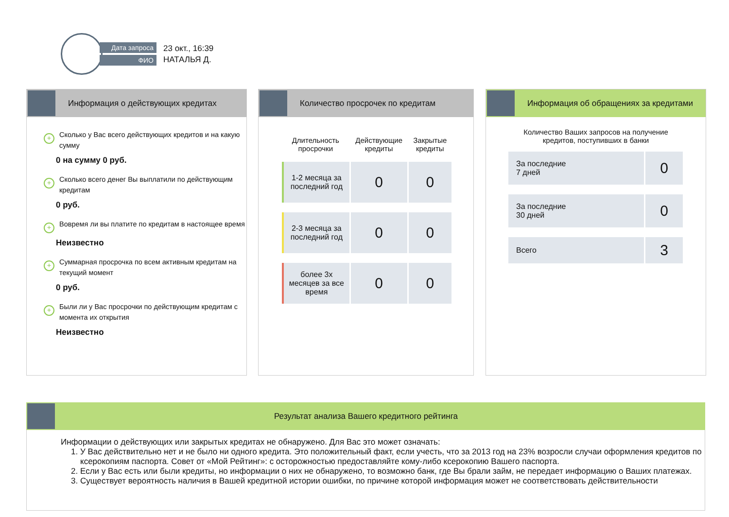Дата запроса
ФИО
23 окт., 16:39
НАТАЛЬЯ Д.
Информация о действующих кредитах
+
Сколько у Вас всего действующих кредитов и на какую сумму
0 на сумму 0 руб.
+
Сколько всего денег Вы выплатили по действующим кредитам
0 руб.
+
Вовремя ли вы платите по кредитам в настоящее время
Неизвестно
+
Суммарная просрочка по всем активным кредитам на текущий момент
0 руб.
+
Были ли у Вас просрочки по действующим кредитам с момента их открытия
Неизвестно
Количество просрочек по кредитам
| Длительность просрочки | Действующие кредиты | Закрытые кредиты |
| --- | --- | --- |
| 1-2 месяца за последний год | 0 | 0 |
| 2-3 месяца за последний год | 0 | 0 |
| более 3х месяцев за все время | 0 | 0 |
Информация об обращениях за кредитами
Количество Ваших запросов на получение
кредитов, поступивших в банки
| За последние 7 дней | 0 |
| За последние 30 дней | 0 |
| Всего | 3 |
Результат анализа Вашего кредитного рейтинга
Информации о действующих или закрытых кредитах не обнаружено. Для Вас это может означать:
1. У Вас действительно нет и не было ни одного кредита. Это положительный факт, если учесть, что за 2013 год на 23% возросли случаи оформления кредитов по ксерокопиям паспорта. Совет от «Мой Рейтинг»: с осторожностью предоставляйте кому-либо ксерокопию Вашего паспорта.
2. Если у Вас есть или были кредиты, но информации о них не обнаружено, то возможно банк, где Вы брали займ, не передает информацию о Ваших платежах.
3. Существует вероятность наличия в Вашей кредитной истории ошибки, по причине которой информация может не соответствовать действительности